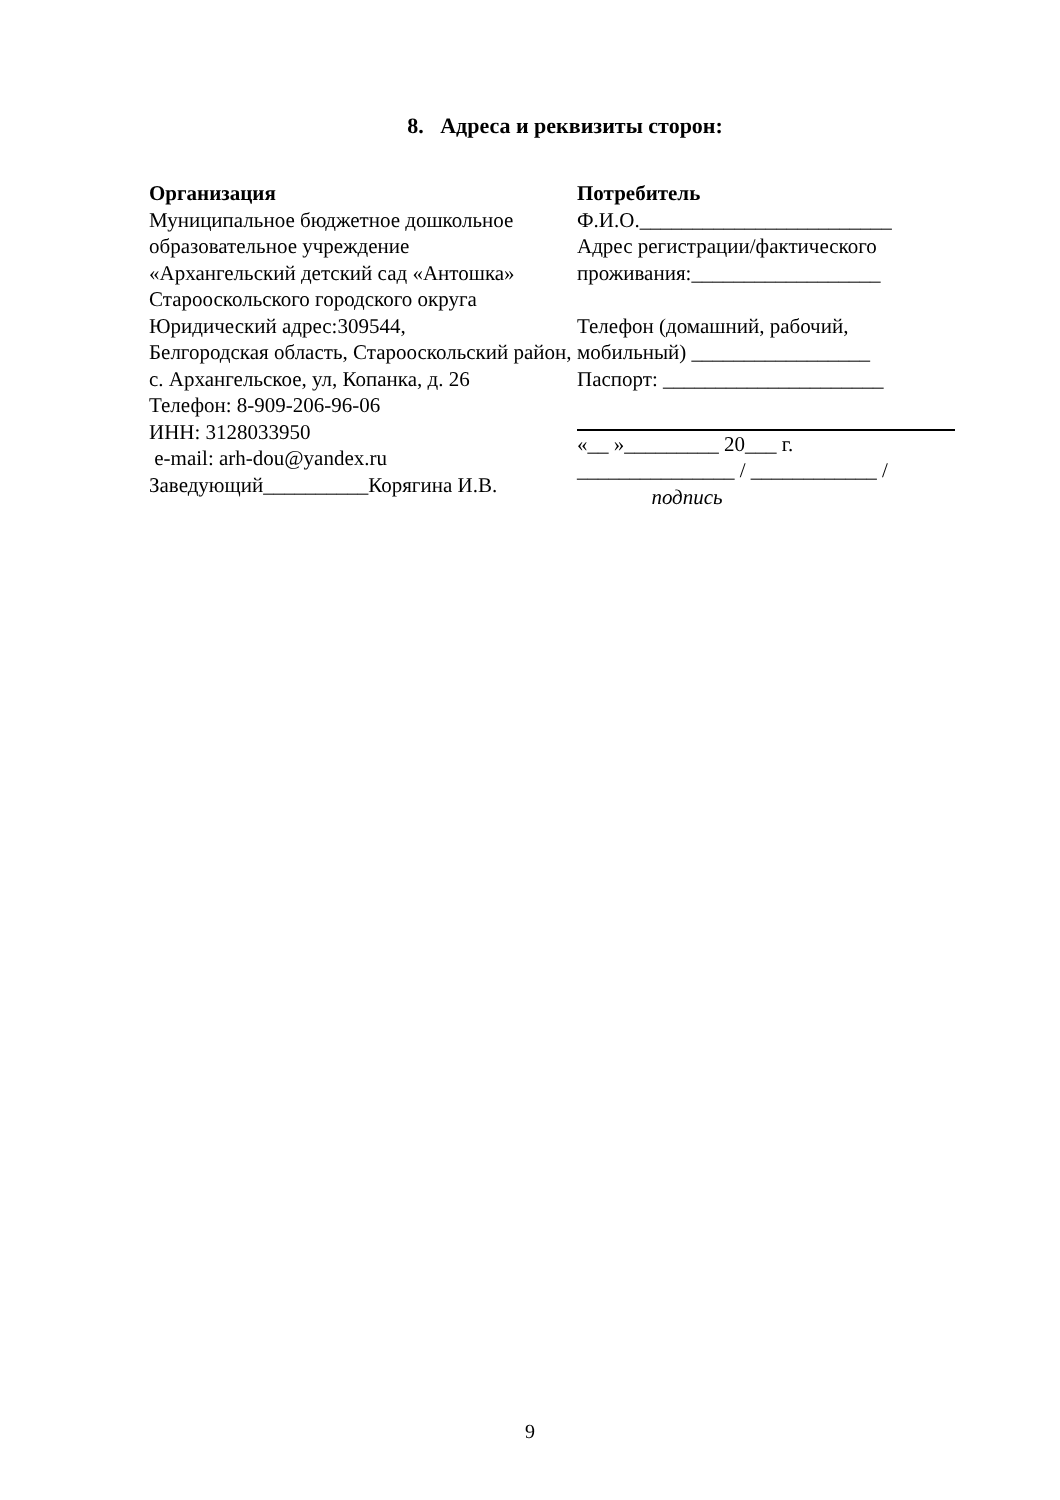8. Адреса и реквизиты сторон:
Организация
Муниципальное бюджетное дошкольное образовательное учреждение
«Архангельский детский сад «Антошка»
Старооскольского городского округа
Юридический адрес:309544,
Белгородская область, Старооскольский район, с. Архангельское, ул, Копанка, д. 26
Телефон: 8-909-206-96-06
ИНН: 3128033950
e-mail: arh-dou@yandex.ru
Заведующий__________Корягина И.В.
Потребитель
Ф.И.О.________________________
Адрес регистрации/фактического проживания:__________________
Телефон (домашний, рабочий, мобильный) _________________
Паспорт: _____________________
«__ »_________ 20___ г.
_______________ / ____________ /
подпись
9